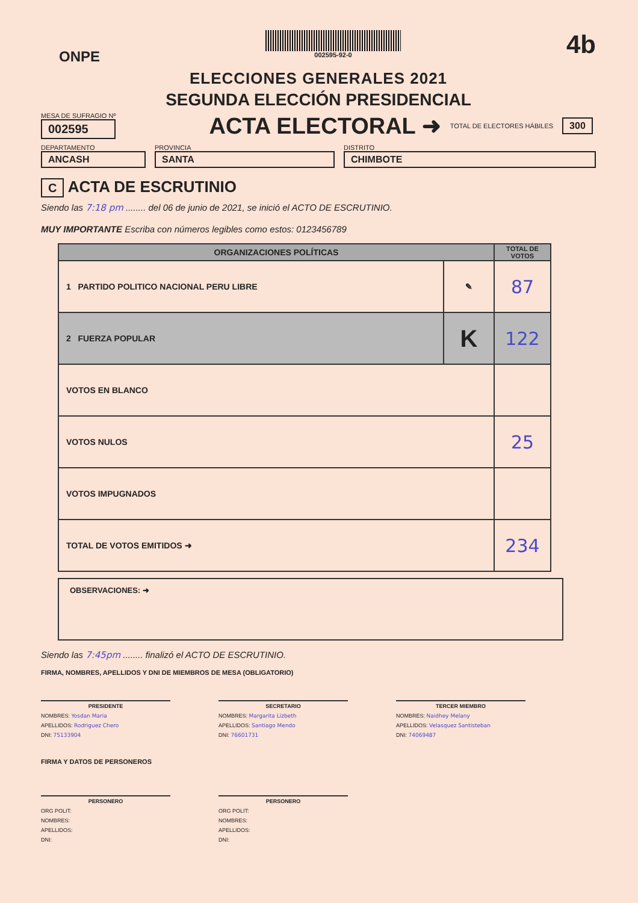ONPE
002595-92-0
4b
ELECCIONES GENERALES 2021
SEGUNDA ELECCIÓN PRESIDENCIAL
MESA DE SUFRAGIO Nº
002595
ACTA ELECTORAL ➜
TOTAL DE ELECTORES HÁBILES 300
DEPARTAMENTO
ANCASH
PROVINCIA
SANTA
DISTRITO
CHIMBOTE
C ACTA DE ESCRUTINIO
Siendo las 7:18 pm ........ del 06 de junio de 2021, se inició el ACTO DE ESCRUTINIO.
MUY IMPORTANTE Escriba con números legibles como estos: 0123456789
| ORGANIZACIONES POLÍTICAS | | TOTAL DE VOTOS |
| --- | --- | --- |
| 1 PARTIDO POLITICO NACIONAL PERU LIBRE | ✎ | 87 |
| 2 FUERZA POPULAR | K | 122 |
| VOTOS EN BLANCO | | |
| VOTOS NULOS | | 25 |
| VOTOS IMPUGNADOS | | |
| TOTAL DE VOTOS EMITIDOS ➜ | | 234 |
OBSERVACIONES: ➜
Siendo las 7:45pm ........ finalizó el ACTO DE ESCRUTINIO.
FIRMA, NOMBRES, APELLIDOS Y DNI DE MIEMBROS DE MESA (OBLIGATORIO)
PRESIDENTE
NOMBRES: Yosdan Maria
APELLIDOS: Rodriguez Chero
DNI: 75133904
SECRETARIO
NOMBRES: Margarita Lizbeth
APELLIDOS: Santiago Mendo
DNI: 76601731
TERCER MIEMBRO
NOMBRES: Naidhey Melany
APELLIDOS: Velasquez Santisteban
DNI: 74069487
FIRMA Y DATOS DE PERSONEROS
PERSONERO
ORG POLIT:
NOMBRES:
APELLIDOS:
DNI:
PERSONERO
ORG POLIT:
NOMBRES:
APELLIDOS:
DNI: